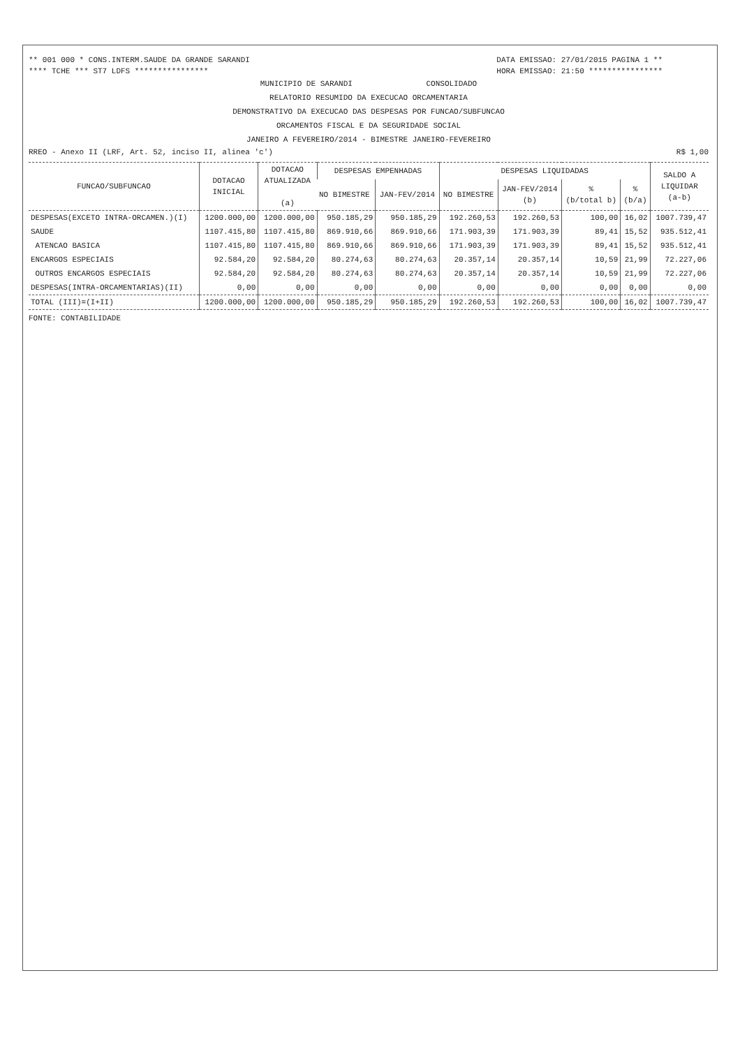** 001 000 * CONS.INTERM.SAUDE DA GRANDE SARANDI DATA EMISSAO: 27/01/2015 PAGINA 1 **
**** TCHE *** ST7 LDFS **************** HORA EMISSAO: 21:50 ****************
MUNICIPIO DE SARANDI CONSOLIDADO
RELATORIO RESUMIDO DA EXECUCAO ORCAMENTARIA
DEMONSTRATIVO DA EXECUCAO DAS DESPESAS POR FUNCAO/SUBFUNCAO
ORCAMENTOS FISCAL E DA SEGURIDADE SOCIAL
JANEIRO A FEVEREIRO/2014 - BIMESTRE JANEIRO-FEVEREIRO
RREO - Anexo II (LRF, Art. 52, inciso II, alinea 'c') R$ 1,00
| FUNCAO/SUBFUNCAO | DOTACAO INICIAL | DOTACAO ATUALIZADA (a) | DESPESAS EMPENHADAS | | DESPESAS LIQUIDADAS | | | | SALDO A LIQUIDAR (a-b) | | | | |
| --- | --- | --- | --- | --- | --- | --- | --- | --- | --- | --- | --- | --- | --- |
| | | | NO BIMESTRE | JAN-FEV/2014 | NO BIMESTRE | JAN-FEV/2014 (b) | % (b/total b) | % (b/a) | | | | | |
| | | | DESPESAS(EXCETO INTRA-ORCAMEN.)(I) | 1200.000,00 | 1200.000,00 | 950.185,29 | 950.185,29 | 192.260,53 | | 192.260,53 | 100,00 | 16,02 | 1007.739,47 |
| SAUDE | 1107.415,80 | 1107.415,80 | 869.910,66 | 869.910,66 | 171.903,39 | 171.903,39 | 89,41 | 15,52 | 935.512,41 | | | | |
| ATENCAO BASICA | 1107.415,80 | 1107.415,80 | 869.910,66 | 869.910,66 | 171.903,39 | 171.903,39 | 89,41 | 15,52 | 935.512,41 | | | | |
| ENCARGOS ESPECIAIS | 92.584,20 | 92.584,20 | 80.274,63 | 80.274,63 | 20.357,14 | 20.357,14 | 10,59 | 21,99 | 72.227,06 | | | | |
| OUTROS ENCARGOS ESPECIAIS | 92.584,20 | 92.584,20 | 80.274,63 | 80.274,63 | 20.357,14 | 20.357,14 | 10,59 | 21,99 | 72.227,06 | | | | |
| DESPESAS(INTRA-ORCAMENTARIAS)(II) | 0,00 | 0,00 | 0,00 | 0,00 | 0,00 | 0,00 | 0,00 | 0,00 | 0,00 | | | | |
| TOTAL (III)=(I+II) | 1200.000,00 | 1200.000,00 | 950.185,29 | 950.185,29 | 192.260,53 | 192.260,53 | 100,00 | 16,02 | 1007.739,47 | | | | |
FONTE: CONTABILIDADE